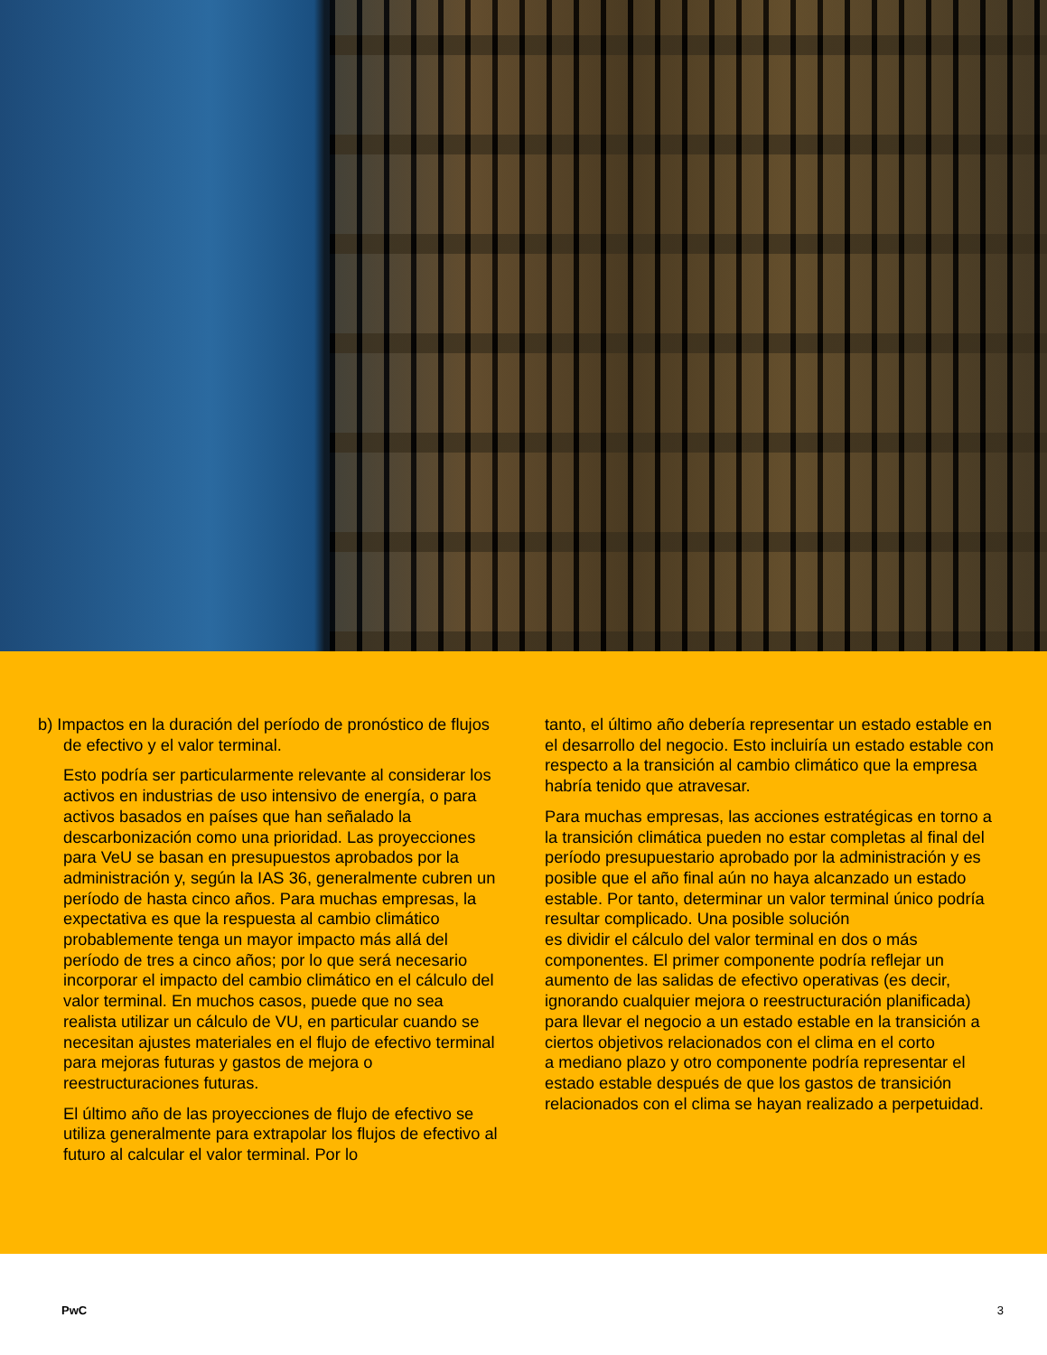b) Impactos en la duración del período de pronóstico de flujos de efectivo y el valor terminal.
Esto podría ser particularmente relevante al considerar los activos en industrias de uso intensivo de energía, o para activos basados en países que han señalado la descarbonización como una prioridad. Las proyecciones para VeU se basan en presupuestos aprobados por la administración y, según la IAS 36, generalmente cubren un período de hasta cinco años. Para muchas empresas, la expectativa es que la respuesta al cambio climático probablemente tenga un mayor impacto más allá del período de tres a cinco años; por lo que será necesario incorporar el impacto del cambio climático en el cálculo del valor terminal. En muchos casos, puede que no sea realista utilizar un cálculo de VU, en particular cuando se necesitan ajustes materiales en el flujo de efectivo terminal para mejoras futuras y gastos de mejora o reestructuraciones futuras.
El último año de las proyecciones de flujo de efectivo se utiliza generalmente para extrapolar los flujos de efectivo al futuro al calcular el valor terminal. Por lo
tanto, el último año debería representar un estado estable en el desarrollo del negocio. Esto incluiría un estado estable con respecto a la transición al cambio climático que la empresa habría tenido que atravesar.
Para muchas empresas, las acciones estratégicas en torno a la transición climática pueden no estar completas al final del período presupuestario aprobado por la administración y es posible que el año final aún no haya alcanzado un estado estable. Por tanto, determinar un valor terminal único podría resultar complicado. Una posible solución
es dividir el cálculo del valor terminal en dos o más componentes. El primer componente podría reflejar un aumento de las salidas de efectivo operativas (es decir, ignorando cualquier mejora o reestructuración planificada) para llevar el negocio a un estado estable en la transición a ciertos objetivos relacionados con el clima en el corto
a mediano plazo y otro componente podría representar el estado estable después de que los gastos de transición relacionados con el clima se hayan realizado a perpetuidad.
PwC 3